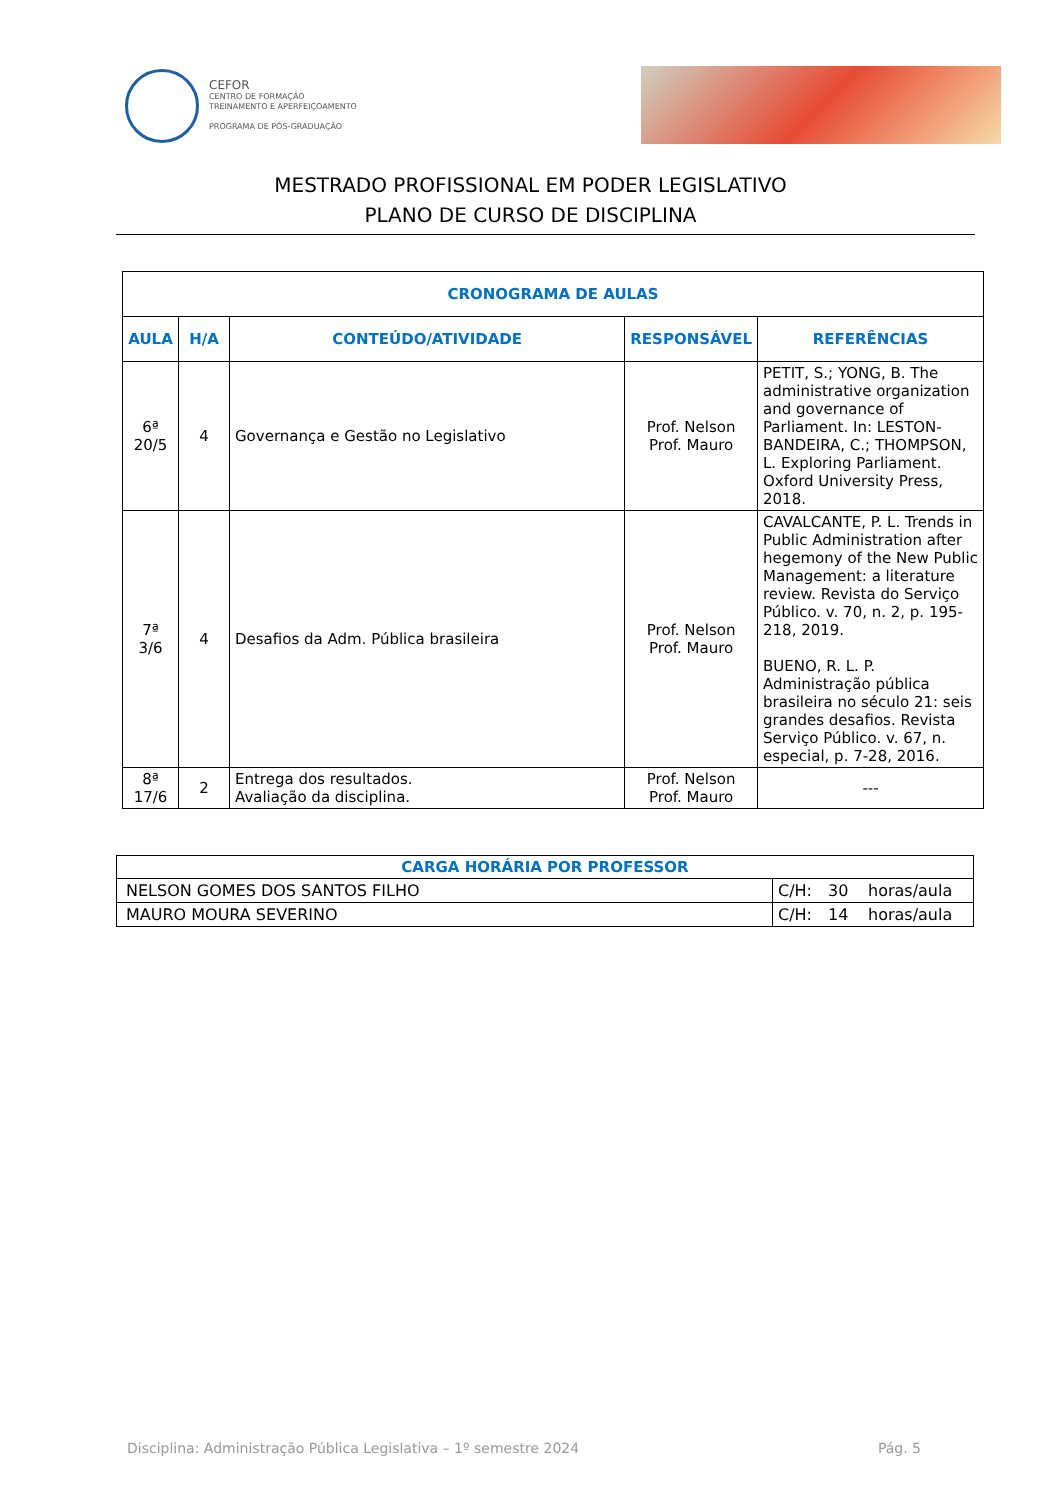CEFOR
CENTRO DE FORMAÇÃO
TREINAMENTO E APERFEIÇOAMENTO
PROGRAMA DE PÓS-GRADUAÇÃO
MESTRADO PROFISSIONAL EM PODER LEGISLATIVO
PLANO DE CURSO DE DISCIPLINA
| CRONOGRAMA DE AULAS | | | | |
| --- | --- | --- | --- | --- |
| AULA | H/A | CONTEÚDO/ATIVIDADE | RESPONSÁVEL | REFERÊNCIAS |
| 6ª 20/5 | 4 | Governança e Gestão no Legislativo | Prof. Nelson Prof. Mauro | PETIT, S.; YONG, B. The administrative organization and governance of Parliament. In: LESTON-BANDEIRA, C.; THOMPSON, L. Exploring Parliament. Oxford University Press, 2018. |
| 7ª 3/6 | 4 | Desafios da Adm. Pública brasileira | Prof. Nelson Prof. Mauro | CAVALCANTE, P. L. Trends in Public Administration after hegemony of the New Public Management: a literature review. Revista do Serviço Público. v. 70, n. 2, p. 195-218, 2019. BUENO, R. L. P. Administração pública brasileira no século 21: seis grandes desafios. Revista Serviço Público. v. 67, n. especial, p. 7-28, 2016. |
| 8ª 17/6 | 2 | Entrega dos resultados. Avaliação da disciplina. | Prof. Nelson Prof. Mauro | --- |
| CARGA HORÁRIA POR PROFESSOR | | | |
| --- | --- | --- | --- |
| NELSON GOMES DOS SANTOS FILHO | C/H: | 30 | horas/aula |
| MAURO MOURA SEVERINO | C/H: | 14 | horas/aula |
Disciplina: Administração Pública Legislativa – 1º semestre 2024 Pág. 5